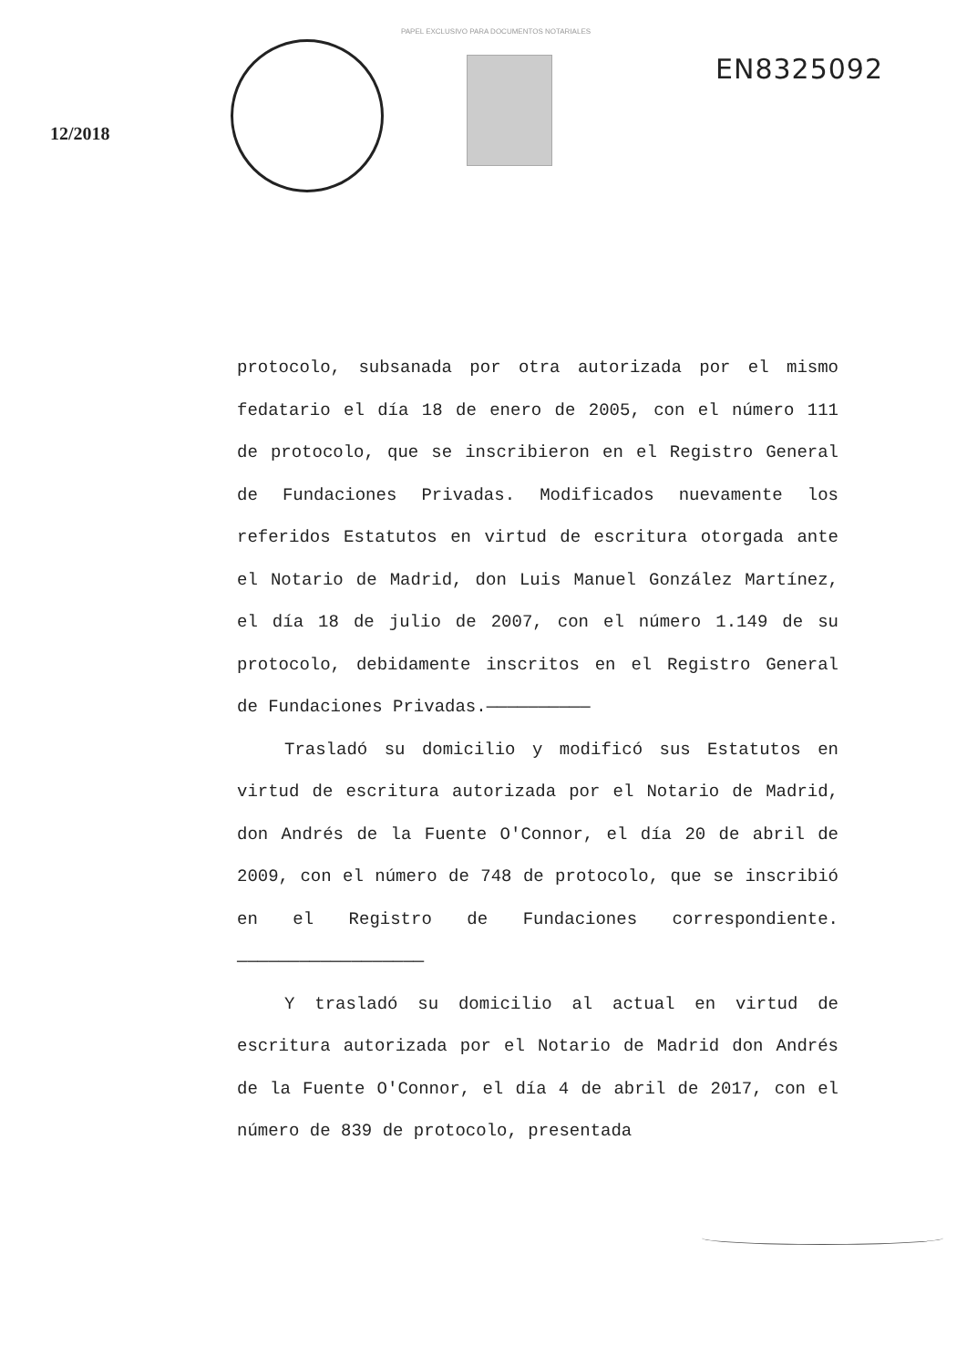PAPEL EXCLUSIVO PARA DOCUMENTOS NOTARIALES
EN8325092
12/2018
protocolo, subsanada por otra autorizada por el mismo fedatario el día 18 de enero de 2005, con el número 111 de protocolo, que se inscribieron en el Registro General de Fundaciones Privadas. Modificados nuevamente los referidos Estatutos en virtud de escritura otorgada ante el Notario de Madrid, don Luis Manuel González Martínez, el día 18 de julio de 2007, con el número 1.149 de su protocolo, debidamente inscritos en el Registro General de Fundaciones Privadas.——————————
Trasladó su domicilio y modificó sus Estatutos en virtud de escritura autorizada por el Notario de Madrid, don Andrés de la Fuente O'Connor, el día 20 de abril de 2009, con el número de 748 de protocolo, que se inscribió en el Registro de Fundaciones correspondiente.——————————————————
Y trasladó su domicilio al actual en virtud de escritura autorizada por el Notario de Madrid don Andrés de la Fuente O'Connor, el día 4 de abril de 2017, con el número de 839 de protocolo, presentada